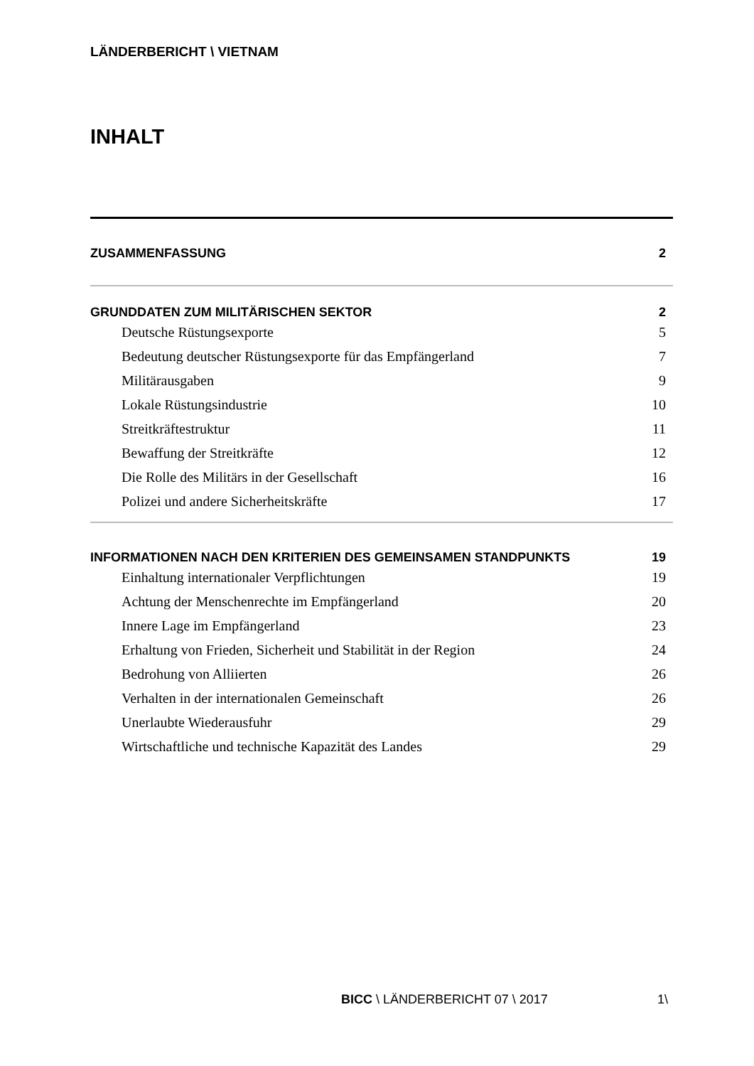LÄNDERBERICHT \ VIETNAM
INHALT
ZUSAMMENFASSUNG 2
GRUNDDATEN ZUM MILITÄRISCHEN SEKTOR 2
Deutsche Rüstungsexporte 5
Bedeutung deutscher Rüstungsexporte für das Empfängerland 7
Militärausgaben 9
Lokale Rüstungsindustrie 10
Streitkräftestruktur 11
Bewaffung der Streitkräfte 12
Die Rolle des Militärs in der Gesellschaft 16
Polizei und andere Sicherheitskräfte 17
INFORMATIONEN NACH DEN KRITERIEN DES GEMEINSAMEN STANDPUNKTS 19
Einhaltung internationaler Verpflichtungen 19
Achtung der Menschenrechte im Empfängerland 20
Innere Lage im Empfängerland 23
Erhaltung von Frieden, Sicherheit und Stabilität in der Region 24
Bedrohung von Alliierten 26
Verhalten in der internationalen Gemeinschaft 26
Unerlaubte Wiederausfuhr 29
Wirtschaftliche und technische Kapazität des Landes 29
BICC \ LÄNDERBERICHT 07 \ 2017 1\